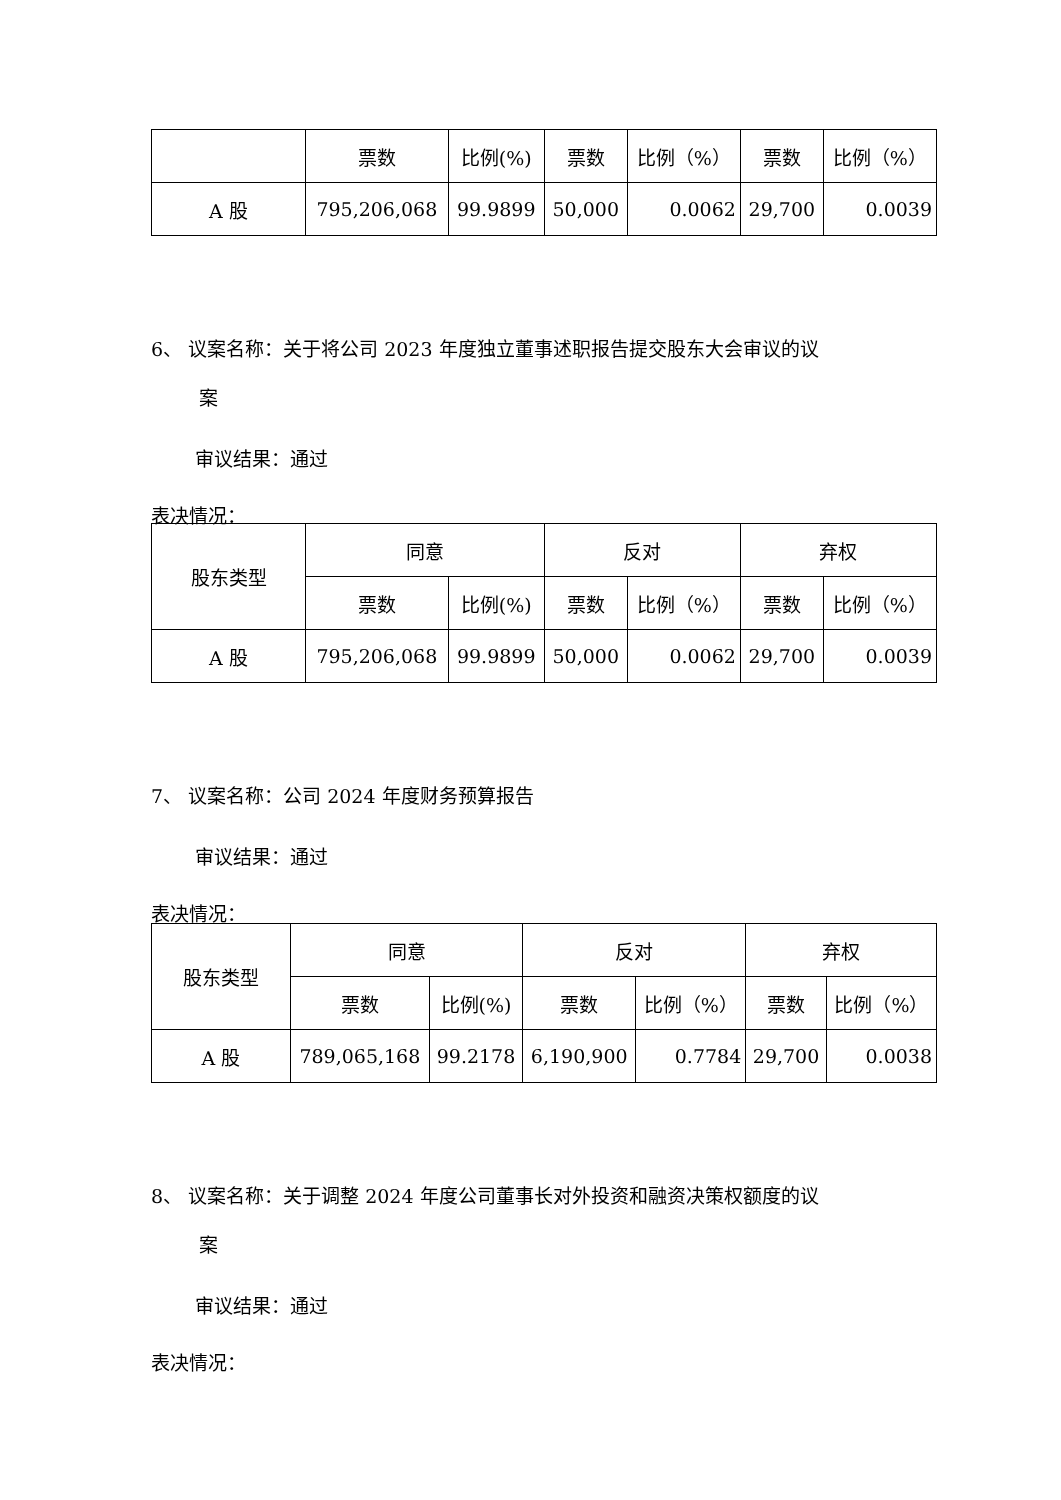| | 票数 | 比例(%) | 票数 | 比例（%） | 票数 | 比例（%） |
| --- | --- | --- | --- | --- | --- | --- |
| A 股 | 795,206,068 | 99.9899 | 50,000 | 0.0062 | 29,700 | 0.0039 |
6、 议案名称：关于将公司 2023 年度独立董事述职报告提交股东大会审议的议
案
审议结果：通过
表决情况：
| 股东类型 | 同意 | | 反对 | | 弃权 | |
| --- | --- | --- | --- | --- | --- | --- |
| | 票数 | 比例(%) | 票数 | 比例（%） | 票数 | 比例（%） |
| A 股 | 795,206,068 | 99.9899 | 50,000 | 0.0062 | 29,700 | 0.0039 |
7、 议案名称：公司 2024 年度财务预算报告
审议结果：通过
表决情况：
| 股东类型 | 同意 | | 反对 | | 弃权 | |
| --- | --- | --- | --- | --- | --- | --- |
| | 票数 | 比例(%) | 票数 | 比例（%） | 票数 | 比例（%） |
| A 股 | 789,065,168 | 99.2178 | 6,190,900 | 0.7784 | 29,700 | 0.0038 |
8、 议案名称：关于调整 2024 年度公司董事长对外投资和融资决策权额度的议
案
审议结果：通过
表决情况：